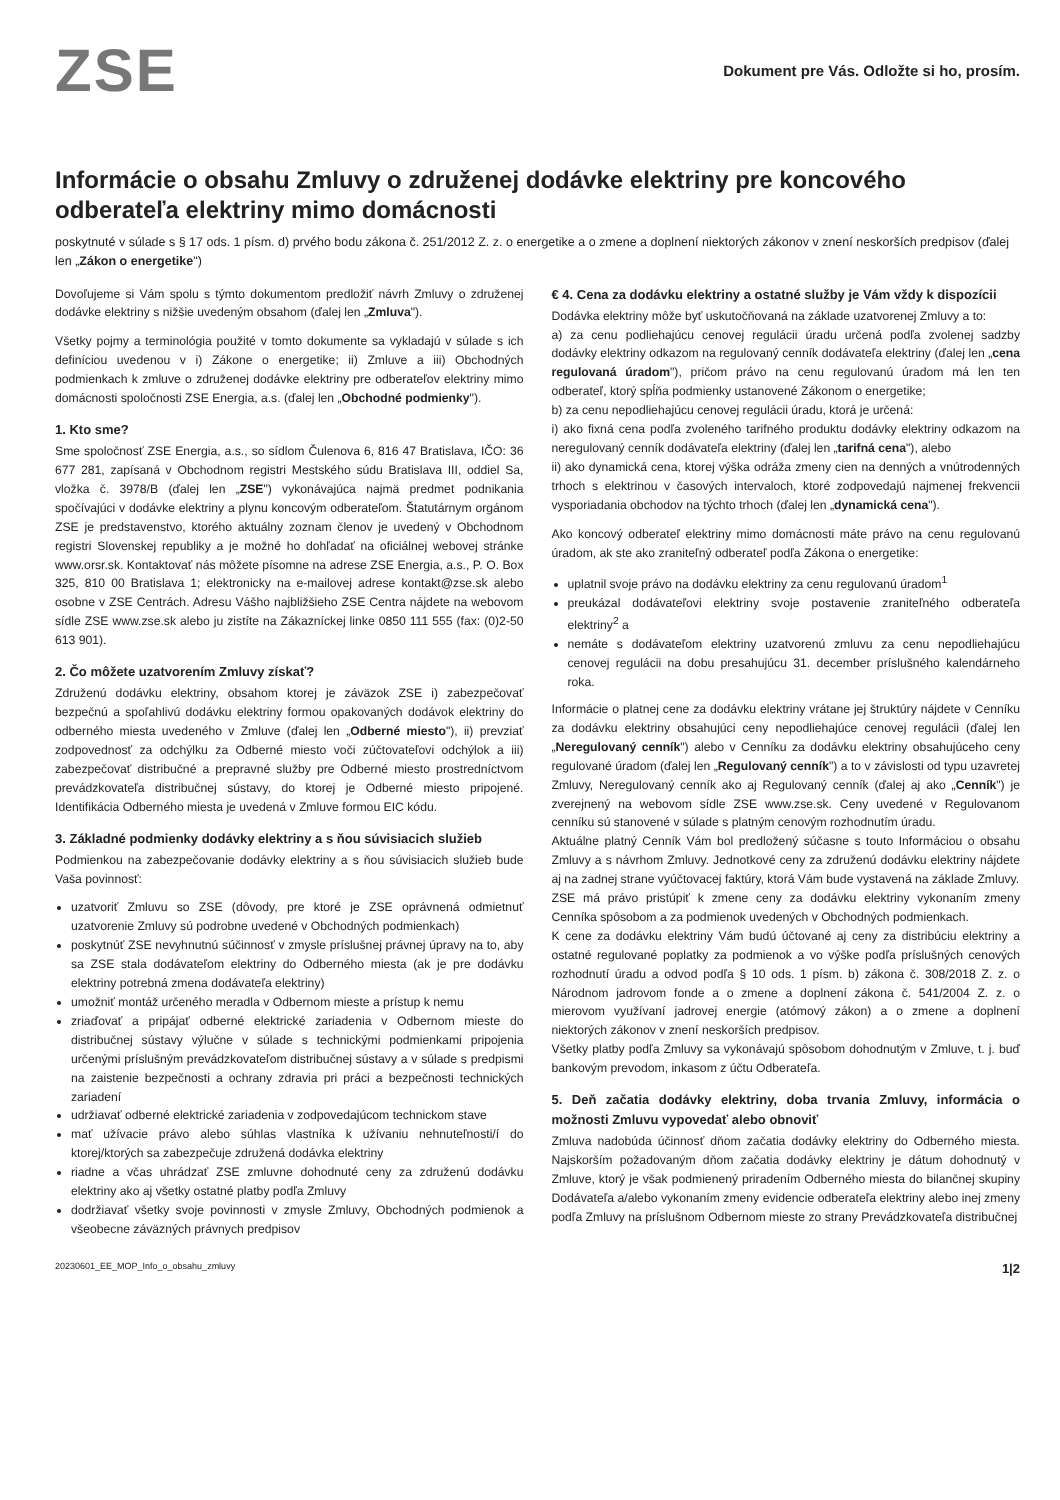ZSE
Dokument pre Vás. Odložte si ho, prosím.
Informácie o obsahu Zmluvy o združenej dodávke elektriny pre koncového odberateľa elektriny mimo domácnosti
poskytnuté v súlade s § 17 ods. 1 písm. d) prvého bodu zákona č. 251/2012 Z. z. o energetike a o zmene a doplnení niektorých zákonov v znení neskorších predpisov (ďalej len „Zákon o energetike")
Dovoľujeme si Vám spolu s týmto dokumentom predložiť návrh Zmluvy o združenej dodávke elektriny s nižšie uvedeným obsahom (ďalej len „Zmluva").
Všetky pojmy a terminológia použité v tomto dokumente sa vykladajú v súlade s ich definíciou uvedenou v i) Zákone o energetike; ii) Zmluve a iii) Obchodných podmienkach k zmluve o združenej dodávke elektriny pre odberateľov elektriny mimo domácnosti spoločnosti ZSE Energia, a.s. (ďalej len „Obchodné podmienky").
1. Kto sme?
Sme spoločnosť ZSE Energia, a.s., so sídlom Čulenova 6, 816 47 Bratislava, IČO: 36 677 281, zapísaná v Obchodnom registri Mestského súdu Bratislava III, oddiel Sa, vložka č. 3978/B (ďalej len „ZSE") vykonávajúca najmä predmet podnikania spočívajúci v dodávke elektriny a plynu koncovým odberateľom. Štatutárnym orgánom ZSE je predstavenstvo, ktorého aktuálny zoznam členov je uvedený v Obchodnom registri Slovenskej republiky a je možné ho dohľadať na oficiálnej webovej stránke www.orsr.sk. Kontaktovať nás môžete písomne na adrese ZSE Energia, a.s., P. O. Box 325, 810 00 Bratislava 1; elektronicky na e-mailovej adrese kontakt@zse.sk alebo osobne v ZSE Centrách. Adresu Vášho najbližšieho ZSE Centra nájdete na webovom sídle ZSE www.zse.sk alebo ju zistíte na Zákazníckej linke 0850 111 555 (fax: (0)2-50 613 901).
2. Čo môžete uzatvorením Zmluvy získať?
Združenú dodávku elektriny, obsahom ktorej je záväzok ZSE i) zabezpečovať bezpečnú a spoľahlivú dodávku elektriny formou opakovaných dodávok elektriny do odberného miesta uvedeného v Zmluve (ďalej len „Odberné miesto"), ii) prevziať zodpovednosť za odchýlku za Odberné miesto voči zúčtovateľovi odchýlok a iii) zabezpečovať distribučné a prepravné služby pre Odberné miesto prostredníctvom prevádzkovateľa distribučnej sústavy, do ktorej je Odberné miesto pripojené. Identifikácia Odberného miesta je uvedená v Zmluve formou EIC kódu.
3. Základné podmienky dodávky elektriny a s ňou súvisiacich služieb
Podmienkou na zabezpečovanie dodávky elektriny a s ňou súvisiacich služieb bude Vaša povinnosť:
uzatvoriť Zmluvu so ZSE (dôvody, pre ktoré je ZSE oprávnená odmietnuť uzatvorenie Zmluvy sú podrobne uvedené v Obchodných podmienkach)
poskytnúť ZSE nevyhnutnú súčinnosť v zmysle príslušnej právnej úpravy na to, aby sa ZSE stala dodávateľom elektriny do Odberného miesta (ak je pre dodávku elektriny potrebná zmena dodávateľa elektriny)
umožniť montáž určeného meradla v Odbernom mieste a prístup k nemu
zriaďovať a pripájať odberné elektrické zariadenia v Odbernom mieste do distribučnej sústavy výlučne v súlade s technickými podmienkami pripojenia určenými príslušným prevádzkovateľom distribučnej sústavy a v súlade s predpismi na zaistenie bezpečnosti a ochrany zdravia pri práci a bezpečnosti technických zariadení
udržiavať odberné elektrické zariadenia v zodpovedajúcom technickom stave
mať užívacie právo alebo súhlas vlastníka k užívaniu nehnuteľnosti/í do ktorej/ktorých sa zabezpečuje združená dodávka elektriny
riadne a včas uhrádzať ZSE zmluvne dohodnuté ceny za združenú dodávku elektriny ako aj všetky ostatné platby podľa Zmluvy
dodržiavať všetky svoje povinnosti v zmysle Zmluvy, Obchodných podmienok a všeobecne záväzných právnych predpisov
€ 4. Cena za dodávku elektriny a ostatné služby je Vám vždy k dispozícii
Dodávka elektriny môže byť uskutočňovaná na základe uzatvorenej Zmluvy a to:
a) za cenu podliehajúcu cenovej regulácii úradu určená podľa zvolenej sadzby dodávky elektriny odkazom na regulovaný cenník dodávateľa elektriny (ďalej len „cena regulovaná úradom"), pričom právo na cenu regulovanú úradom má len ten odberateľ, ktorý spĺňa podmienky ustanovené Zákonom o energetike;
b) za cenu nepodliehajúcu cenovej regulácii úradu, ktorá je určená:
i) ako fixná cena podľa zvoleného tarifného produktu dodávky elektriny odkazom na neregulovaný cenník dodávateľa elektriny (ďalej len „tarifná cena"), alebo
ii) ako dynamická cena, ktorej výška odráža zmeny cien na denných a vnútrodenných trhoch s elektrinou v časových intervaloch, ktoré zodpovedajú najmenej frekvencii vysporiadania obchodov na týchto trhoch (ďalej len „dynamická cena").
Ako koncový odberateľ elektriny mimo domácnosti máte právo na cenu regulovanú úradom, ak ste ako zraniteľný odberateľ podľa Zákona o energetike:
uplatnil svoje právo na dodávku elektriny za cenu regulovanú úradom<sup>1</sup>
preukázal dodávateľovi elektriny svoje postavenie zraniteľného odberateľa elektriny<sup>2</sup> a
nemáte s dodávateľom elektriny uzatvorenú zmluvu za cenu nepodliehajúcu cenovej regulácii na dobu presahujúcu 31. december príslušného kalendárneho roka.
Informácie o platnej cene za dodávku elektriny vrátane jej štruktúry nájdete v Cenníku za dodávku elektriny obsahujúci ceny nepodliehajúce cenovej regulácii (ďalej len „Neregulovaný cenník") alebo v Cenníku za dodávku elektriny obsahujúceho ceny regulované úradom (ďalej len „Regulovaný cenník") a to v závislosti od typu uzavretej Zmluvy, Neregulovaný cenník ako aj Regulovaný cenník (ďalej aj ako „Cenník") je zverejnený na webovom sídle ZSE www.zse.sk. Ceny uvedené v Regulovanom cenníku sú stanovené v súlade s platným cenovým rozhodnutím úradu.
Aktuálne platný Cenník Vám bol predložený súčasne s touto Informáciou o obsahu Zmluvy a s návrhom Zmluvy. Jednotkové ceny za združenú dodávku elektriny nájdete aj na zadnej strane vyúčtovacej faktúry, ktorá Vám bude vystavená na základe Zmluvy.
ZSE má právo pristúpiť k zmene ceny za dodávku elektriny vykonaním zmeny Cenníka spôsobom a za podmienok uvedených v Obchodných podmienkach.
K cene za dodávku elektriny Vám budú účtované aj ceny za distribúciu elektriny a ostatné regulované poplatky za podmienok a vo výške podľa príslušných cenových rozhodnutí úradu a odvod podľa § 10 ods. 1 písm. b) zákona č. 308/2018 Z. z. o Národnom jadrovom fonde a o zmene a doplnení zákona č. 541/2004 Z. z. o mierovom využívaní jadrovej energie (atómový zákon) a o zmene a doplnení niektorých zákonov v znení neskorších predpisov.
Všetky platby podľa Zmluvy sa vykonávajú spôsobom dohodnutým v Zmluve, t. j. buď bankovým prevodom, inkasom z účtu Odberateľa.
5. Deň začatia dodávky elektriny, doba trvania Zmluvy, informácia o možnosti Zmluvu vypovedať alebo obnoviť
Zmluva nadobúda účinnosť dňom začatia dodávky elektriny do Odberného miesta. Najskorším požadovaným dňom začatia dodávky elektriny je dátum dohodnutý v Zmluve, ktorý je však podmienený priradením Odberného miesta do bilančnej skupiny Dodávateľa a/alebo vykonaním zmeny evidencie odberateľa elektriny alebo inej zmeny podľa Zmluvy na príslušnom Odbernom mieste zo strany Prevádzkovateľa distribučnej
20230601_EE_MOP_Info_o_obsahu_zmluvy 1|2